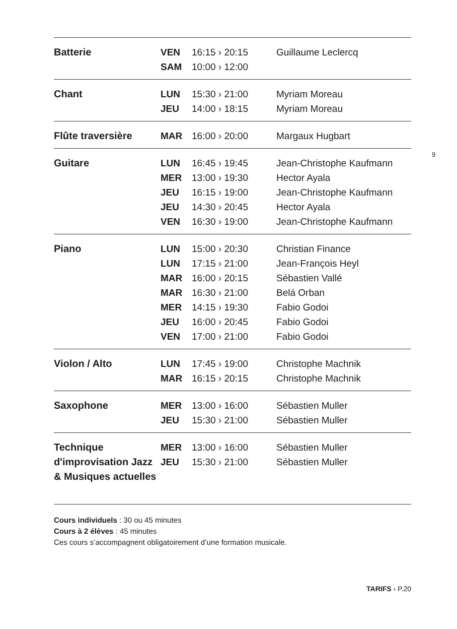| Batterie | VEN | 16:15 › 20:15 | Guillaume Leclercq |
| | SAM | 10:00 › 12:00 | |
| Chant | LUN | 15:30 › 21:00 | Myriam Moreau |
| | JEU | 14:00 › 18:15 | Myriam Moreau |
| Flûte traversière | MAR | 16:00 › 20:00 | Margaux Hugbart |
| Guitare | LUN | 16:45 › 19:45 | Jean-Christophe Kaufmann |
| | MER | 13:00 › 19:30 | Hector Ayala |
| | JEU | 16:15 › 19:00 | Jean-Christophe Kaufmann |
| | JEU | 14:30 › 20:45 | Hector Ayala |
| | VEN | 16:30 › 19:00 | Jean-Christophe Kaufmann |
| Piano | LUN | 15:00 › 20:30 | Christian Finance |
| | LUN | 17:15 › 21:00 | Jean-François Heyl |
| | MAR | 16:00 › 20:15 | Sébastien Vallé |
| | MAR | 16:30 › 21:00 | Belá Orban |
| | MER | 14:15 › 19:30 | Fabio Godoi |
| | JEU | 16:00 › 20:45 | Fabio Godoi |
| | VEN | 17:00 › 21:00 | Fabio Godoi |
| Violon / Alto | LUN | 17:45 › 19:00 | Christophe Machnik |
| | MAR | 16:15 › 20:15 | Christophe Machnik |
| Saxophone | MER | 13:00 › 16:00 | Sébastien Muller |
| | JEU | 15:30 › 21:00 | Sébastien Muller |
| Technique d'improvisation Jazz & Musiques actuelles | MER | 13:00 › 16:00 | Sébastien Muller |
| | JEU | 15:30 › 21:00 | Sébastien Muller |
Cours individuels : 30 ou 45 minutes
Cours à 2 élèves : 45 minutes
Ces cours s’accompagnent obligatoirement d’une formation musicale.
9
TARIFS › P.20